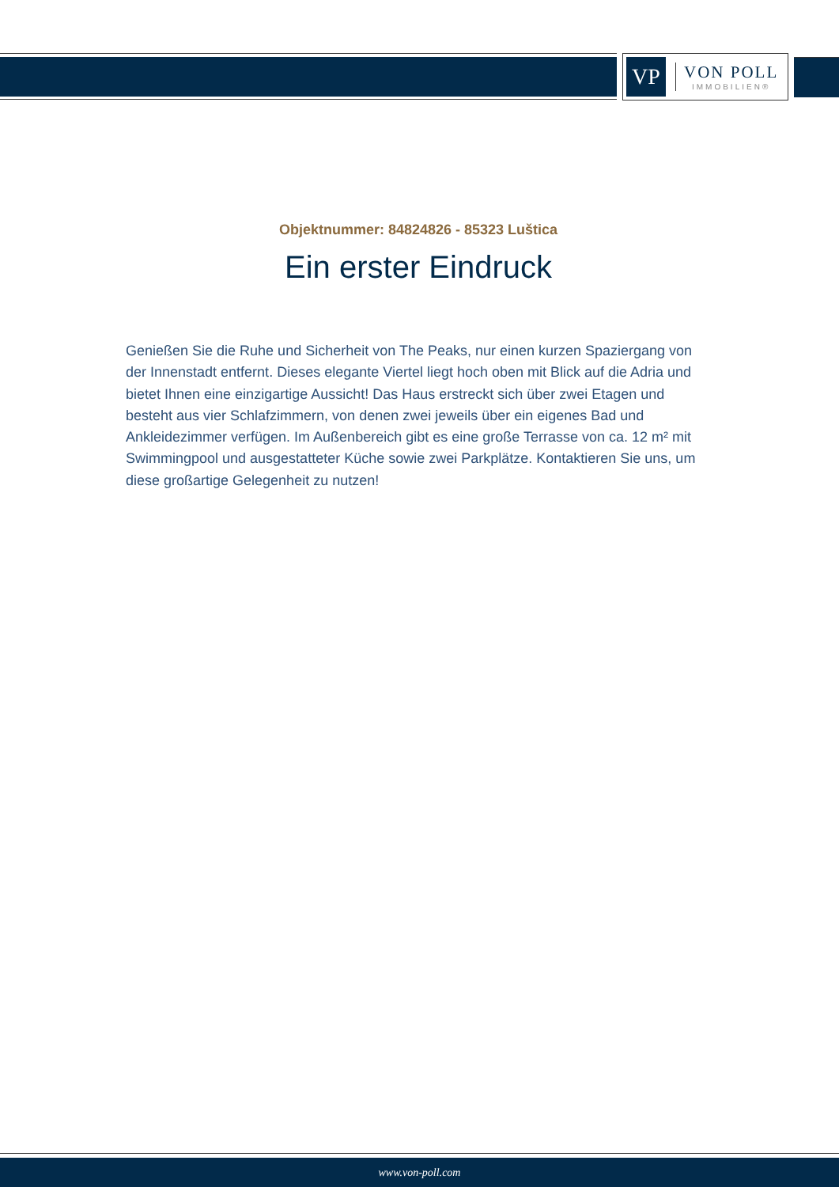VP
VON POLL
IMMOBILIEN®
Objektnummer: 84824826 - 85323 Luštica
Ein erster Eindruck
Genießen Sie die Ruhe und Sicherheit von The Peaks, nur einen kurzen Spaziergang von der Innenstadt entfernt. Dieses elegante Viertel liegt hoch oben mit Blick auf die Adria und bietet Ihnen eine einzigartige Aussicht! Das Haus erstreckt sich über zwei Etagen und besteht aus vier Schlafzimmern, von denen zwei jeweils über ein eigenes Bad und Ankleidezimmer verfügen. Im Außenbereich gibt es eine große Terrasse von ca. 12 m² mit Swimmingpool und ausgestatteter Küche sowie zwei Parkplätze. Kontaktieren Sie uns, um diese großartige Gelegenheit zu nutzen!
www.von-poll.com